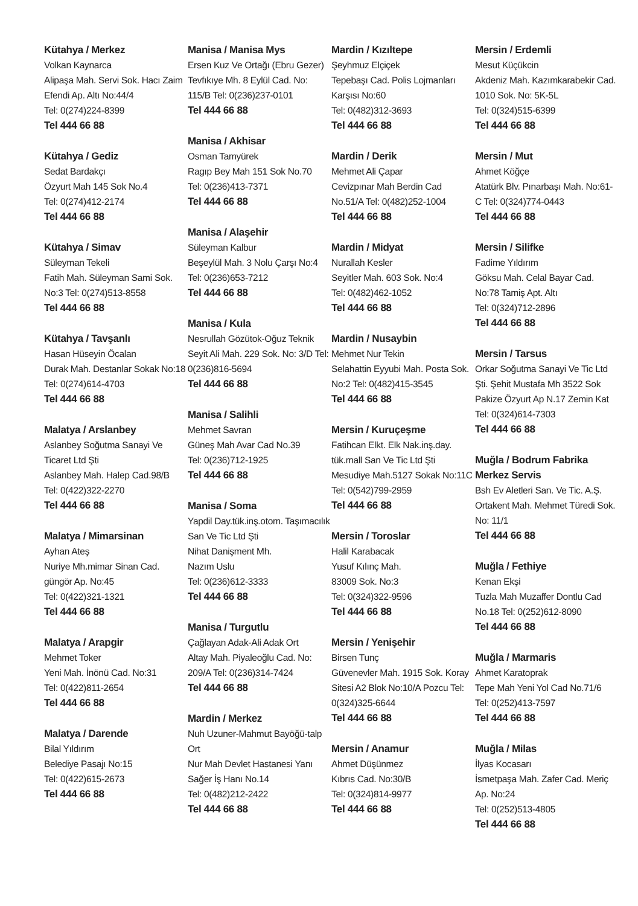Kütahya / Merkez
Volkan Kaynarca
Alipaşa Mah. Servi Sok. Hacı Zaim Efendi Ap. Altı No:44/4
Tel: 0(274)224-8399
Tel 444 66 88
Kütahya / Gediz
Sedat Bardakçı
Özyurt Mah 145 Sok No.4
Tel: 0(274)412-2174
Tel 444 66 88
Kütahya / Simav
Süleyman Tekeli
Fatih Mah. Süleyman Sami Sok. No:3 Tel: 0(274)513-8558
Tel 444 66 88
Kütahya / Tavşanlı
Hasan Hüseyin Öcalan
Durak Mah. Destanlar Sokak No:18 Tel: 0(274)614-4703
Tel 444 66 88
Malatya / Arslanbey
Aslanbey Soğutma Sanayi Ve Ticaret Ltd Şti
Aslanbey Mah. Halep Cad.98/B
Tel: 0(422)322-2270
Tel 444 66 88
Malatya / Mimarsinan
Ayhan Ateş
Nuriye Mh.mimar Sinan Cad. güngör Ap. No:45
Tel: 0(422)321-1321
Tel 444 66 88
Malatya / Arapgir
Mehmet Toker
Yeni Mah. İnönü Cad. No:31
Tel: 0(422)811-2654
Tel 444 66 88
Malatya / Darende
Bilal Yıldırım
Belediye Pasajı No:15
Tel: 0(422)615-2673
Tel 444 66 88
Manisa / Manisa Mys
Ersen Kuz Ve Ortağı (Ebru Gezer)
Tevfıkıye Mh. 8 Eylül Cad. No: 115/B Tel: 0(236)237-0101
Tel 444 66 88
Manisa / Akhisar
Osman Tamyürek
Ragıp Bey Mah 151 Sok No.70
Tel: 0(236)413-7371
Tel 444 66 88
Manisa / Alaşehir
Süleyman Kalbur
Beşeylül Mah. 3 Nolu Çarşı No:4 Tel: 0(236)653-7212
Tel 444 66 88
Manisa / Kula
Nesrullah Gözütok-Oğuz Teknik
Seyit Ali Mah. 229 Sok. No: 3/D Tel: 0(236)816-5694
Tel 444 66 88
Manisa / Salihli
Mehmet Savran
Güneş Mah Avar Cad No.39
Tel: 0(236)712-1925
Tel 444 66 88
Manisa / Soma
Yapdil Day.tük.inş.otom. Taşımacılık San Ve Tic Ltd Şti
Nihat Danişment Mh.
Nazım Uslu
Tel: 0(236)612-3333
Tel 444 66 88
Manisa / Turgutlu
Çağlayan Adak-Ali Adak Ort
Altay Mah. Piyaleoğlu Cad. No: 209/A Tel: 0(236)314-7424
Tel 444 66 88
Mardin / Merkez
Nuh Uzuner-Mahmut Bayöğü-talp Ort
Nur Mah Devlet Hastanesi Yanı Sağer İş Hanı No.14
Tel: 0(482)212-2422
Tel 444 66 88
Mardin / Kızıltepe
Şeyhmuz Elçiçek
Tepebaşı Cad. Polis Lojmanları Karşısı No:60
Tel: 0(482)312-3693
Tel 444 66 88
Mardin / Derik
Mehmet Ali Çapar
Cevizpınar Mah Berdin Cad No.51/A Tel: 0(482)252-1004
Tel 444 66 88
Mardin / Midyat
Nurallah Kesler
Seyitler Mah. 603 Sok. No:4
Tel: 0(482)462-1052
Tel 444 66 88
Mardin / Nusaybin
Mehmet Nur Tekin
Selahattin Eyyubi Mah. Posta Sok. No:2 Tel: 0(482)415-3545
Tel 444 66 88
Mersin / Kuruçeşme
Fatihcan Elkt. Elk Nak.inş.day. tük.mall San Ve Tic Ltd Şti
Mesudiye Mah.5127 Sokak No:11C Tel: 0(542)799-2959
Tel 444 66 88
Mersin / Toroslar
Halil Karabacak
Yusuf Kılınç Mah.
83009 Sok. No:3
Tel: 0(324)322-9596
Tel 444 66 88
Mersin / Yenişehir
Birsen Tunç
Güvenevler Mah. 1915 Sok. Koray Sitesi A2 Blok No:10/A Pozcu Tel: 0(324)325-6644
Tel 444 66 88
Mersin / Anamur
Ahmet Düşünmez
Kıbrıs Cad. No:30/B
Tel: 0(324)814-9977
Tel 444 66 88
Mersin / Erdemli
Mesut Küçükcin
Akdeniz Mah. Kazımkarabekir Cad. 1010 Sok. No: 5K-5L
Tel: 0(324)515-6399
Tel 444 66 88
Mersin / Mut
Ahmet Köğçe
Atatürk Blv. Pınarbaşı Mah. No:61-C Tel: 0(324)774-0443
Tel 444 66 88
Mersin / Silifke
Fadime Yıldırım
Göksu Mah. Celal Bayar Cad. No:78 Tamiş Apt. Altı
Tel: 0(324)712-2896
Tel 444 66 88
Mersin / Tarsus
Orkar Soğutma Sanayi Ve Tic Ltd Şti. Şehit Mustafa Mh 3522 Sok Pakize Özyurt Ap N.17 Zemin Kat Tel: 0(324)614-7303
Tel 444 66 88
Muğla / Bodrum Fabrika Merkez Servis
Bsh Ev Aletleri San. Ve Tic. A.Ş. Ortakent Mah. Mehmet Türedi Sok. No: 11/1
Tel 444 66 88
Muğla / Fethiye
Kenan Ekşi
Tuzla Mah Muzaffer Dontlu Cad No.18 Tel: 0(252)612-8090
Tel 444 66 88
Muğla / Marmaris
Ahmet Karatoprak
Tepe Mah Yeni Yol Cad No.71/6
Tel: 0(252)413-7597
Tel 444 66 88
Muğla / Milas
İlyas Kocasarı
İsmetpaşa Mah. Zafer Cad. Meriç Ap. No:24
Tel: 0(252)513-4805
Tel 444 66 88